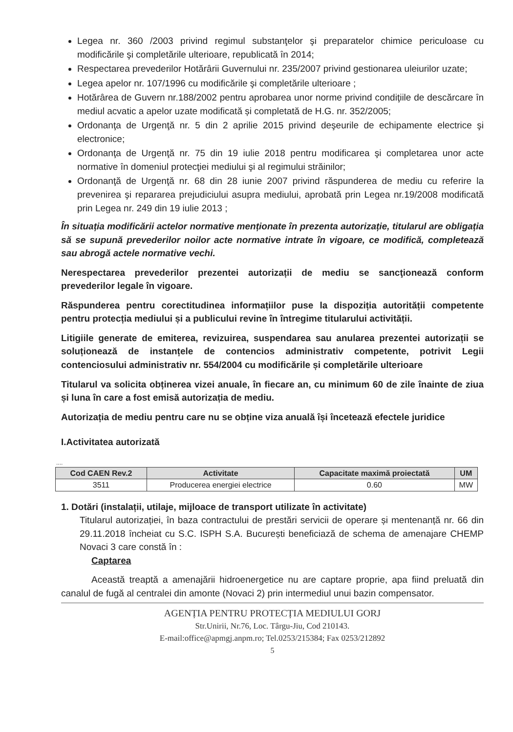Legea nr. 360 /2003 privind regimul substanţelor şi preparatelor chimice periculoase cu modificările şi completările ulterioare, republicată în 2014;
Respectarea prevederilor Hotărârii Guvernului nr. 235/2007 privind gestionarea uleiurilor uzate;
Legea apelor nr. 107/1996 cu modificările şi completările ulterioare ;
Hotărârea de Guvern nr.188/2002 pentru aprobarea unor norme privind condiţiile de descărcare în mediul acvatic a apelor uzate modificată și completată de H.G. nr. 352/2005;
Ordonanţa de Urgenţă nr. 5 din 2 aprilie 2015 privind deşeurile de echipamente electrice şi electronice;
Ordonanţa de Urgenţă nr. 75 din 19 iulie 2018 pentru modificarea şi completarea unor acte normative în domeniul protecţiei mediului şi al regimului străinilor;
Ordonanţă de Urgenţă nr. 68 din 28 iunie 2007 privind răspunderea de mediu cu referire la prevenirea şi repararea prejudiciului asupra mediului, aprobată prin Legea nr.19/2008 modificată prin Legea nr. 249 din 19 iulie 2013 ;
În situația modificării actelor normative menționate în prezenta autorizație, titularul are obligația să se supună prevederilor noilor acte normative intrate în vigoare, ce modifică, completează sau abrogă actele normative vechi.
Nerespectarea prevederilor prezentei autorizații de mediu se sancţionează conform prevederilor legale în vigoare.
Răspunderea pentru corectitudinea informațiilor puse la dispoziția autorității competente pentru protecția mediului și a publicului revine în întregime titularului activității.
Litigiile generate de emiterea, revizuirea, suspendarea sau anularea prezentei autorizații se soluționează de instanțele de contencios administrativ competente, potrivit Legii contenciosului administrativ nr. 554/2004 cu modificările și completările ulterioare
Titularul va solicita obținerea vizei anuale, în fiecare an, cu minimum 60 de zile înainte de ziua și luna în care a fost emisă autorizația de mediu.
Autorizația de mediu pentru care nu se obține viza anuală își încetează efectele juridice
I.Activitatea autorizată
....
| Cod CAEN Rev.2 | Activitate | Capacitate maximă proiectată | UM |
| --- | --- | --- | --- |
| 3511 | Producerea energiei electrice | 0.60 | MW |
1. Dotări (instalații, utilaje, mijloace de transport utilizate în activitate)
Titularul autorizației, în baza contractului de prestări servicii de operare și mentenanță nr. 66 din 29.11.2018 încheiat cu S.C. ISPH S.A. București beneficiază de schema de amenajare CHEMP Novaci 3 care constă în :
Captarea
Această treaptă a amenajării hidroenergetice nu are captare proprie, apa fiind preluată din canalul de fugă al centralei din amonte (Novaci 2) prin intermediul unui bazin compensator.
AGENȚIA PENTRU PROTECȚIA MEDIULUI GORJ
Str.Unirii, Nr.76, Loc. Târgu-Jiu, Cod 210143.
E-mail:office@apmgj.anpm.ro; Tel.0253/215384; Fax 0253/212892
5